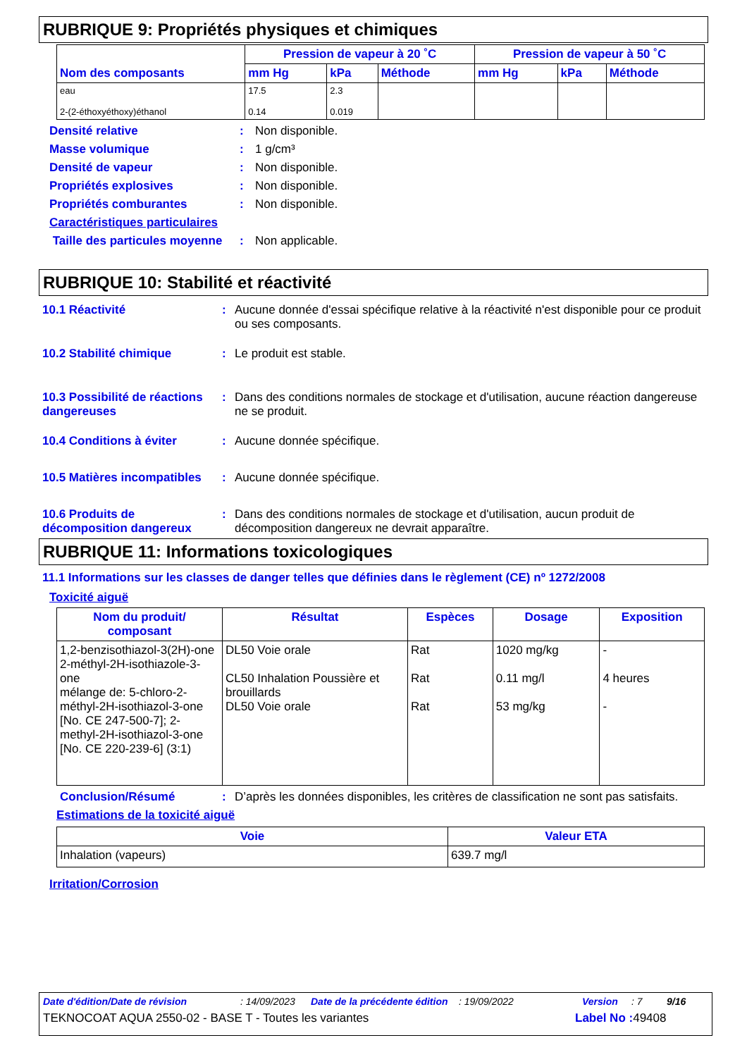RUBRIQUE 9: Propriétés physiques et chimiques
| Nom des composants | Pression de vapeur à 20 ˚C | | | Pression de vapeur à 50 ˚C | | |
| --- | --- | --- | --- | --- | --- | --- |
| | mm Hg | kPa | Méthode | mm Hg | kPa | Méthode |
| eau 2-(2-éthoxyéthoxy)éthanol | 17.5 0.14 | 2.3 0.019 | | | | |
Densité relative: Non disponible.
Masse volumique: 1 g/cm³
Densité de vapeur: Non disponible.
Propriétés explosives: Non disponible.
Propriétés comburantes: Non disponible.
Caractéristiques particulaires
Taille des particules moyenne: Non applicable.
RUBRIQUE 10: Stabilité et réactivité
10.1 Réactivité: Aucune donnée d'essai spécifique relative à la réactivité n'est disponible pour ce produit ou ses composants.
10.2 Stabilité chimique: Le produit est stable.
10.3 Possibilité de réactions dangereuses: Dans des conditions normales de stockage et d'utilisation, aucune réaction dangereuse ne se produit.
10.4 Conditions à éviter: Aucune donnée spécifique.
10.5 Matières incompatibles: Aucune donnée spécifique.
10.6 Produits de décomposition dangereux: Dans des conditions normales de stockage et d'utilisation, aucun produit de décomposition dangereux ne devrait apparaître.
RUBRIQUE 11: Informations toxicologiques
11.1 Informations sur les classes de danger telles que définies dans le règlement (CE) nº 1272/2008
Toxicité aiguë
| Nom du produit/ composant | Résultat | Espèces | Dosage | Exposition |
| --- | --- | --- | --- | --- |
| 1,2-benzisothiazol-3(2H)-one 2-méthyl-2H-isothiazole-3-one mélange de: 5-chloro-2-méthyl-2H-isothiazol-3-one [No. CE 247-500-7]; 2-methyl-2H-isothiazol-3-one [No. CE 220-239-6] (3:1) | DL50 Voie orale CL50 Inhalation Poussière et brouillards DL50 Voie orale | Rat Rat Rat | 1020 mg/kg 0.11 mg/l 53 mg/kg | - 4 heures - |
Conclusion/Résumé: D’après les données disponibles, les critères de classification ne sont pas satisfaits.
Estimations de la toxicité aiguë
| Voie | Valeur ETA |
| --- | --- |
| Inhalation (vapeurs) | 639.7 mg/l |
Irritation/Corrosion
Date d'édition/Date de révision: 14/09/2023 Date de la précédente édition: 19/09/2022 Version: 7 9/16
TEKNOCOAT AQUA 2550-02 - BASE T - Toutes les variantes Label No : 49408